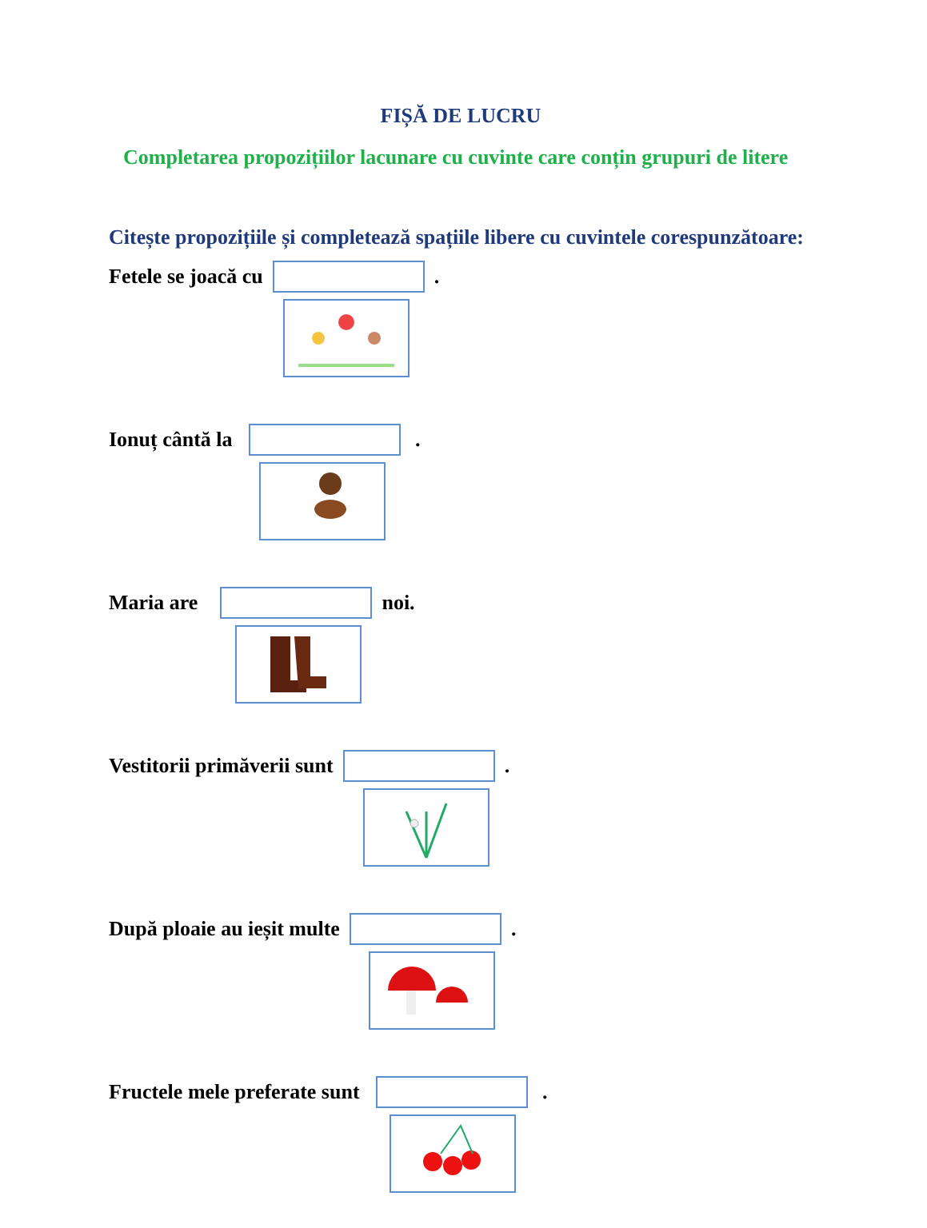FIȘĂ DE LUCRU
Completarea propozițiilor lacunare cu cuvinte care conțin grupuri de litere
Citește propozițiile și completează spațiile libere cu cuvintele corespunzătoare:
Fetele se joacă cu .
Ionuț cântă la .
Maria are noi.
Vestitorii primăverii sunt .
După ploaie au ieșit multe .
Fructele mele preferate sunt .